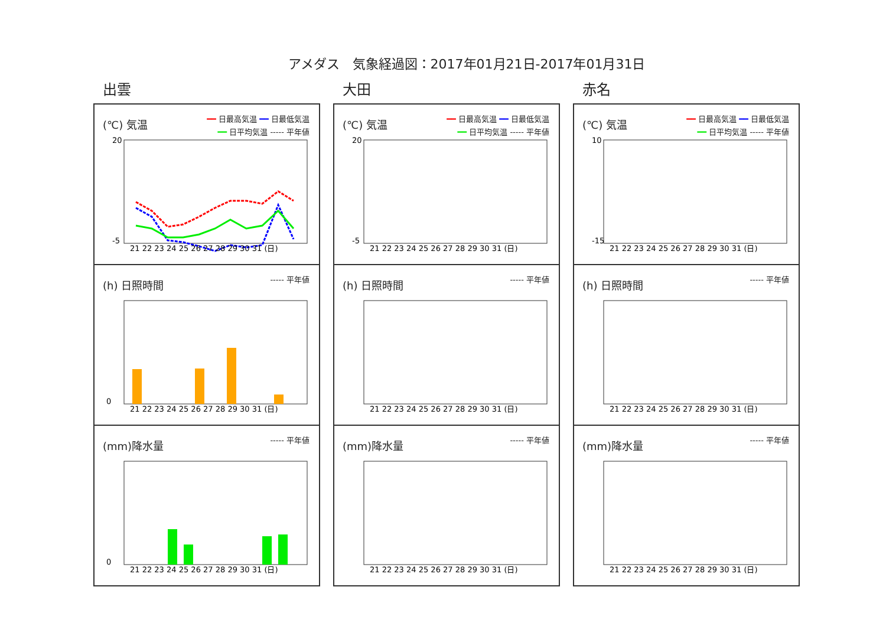アメダス　気象経過図：2017年01月21日-2017年01月31日
出雲
(℃) 気温
━━ 日最高気温 ━━ 日最低気温
━━ 日平均気温 ----- 平年値
20
-5
21 22 23 24 25 26 27 28 29 30 31 (日)
(h) 日照時間
----- 平年値
0
21 22 23 24 25 26 27 28 29 30 31 (日)
(mm)降水量
----- 平年値
0
21 22 23 24 25 26 27 28 29 30 31 (日)
大田
(℃) 気温
━━ 日最高気温 ━━ 日最低気温
━━ 日平均気温 ----- 平年値
20
-5
21 22 23 24 25 26 27 28 29 30 31 (日)
(h) 日照時間
----- 平年値
21 22 23 24 25 26 27 28 29 30 31 (日)
(mm)降水量
----- 平年値
21 22 23 24 25 26 27 28 29 30 31 (日)
赤名
(℃) 気温
━━ 日最高気温 ━━ 日最低気温
━━ 日平均気温 ----- 平年値
10
-15
21 22 23 24 25 26 27 28 29 30 31 (日)
(h) 日照時間
----- 平年値
21 22 23 24 25 26 27 28 29 30 31 (日)
(mm)降水量
----- 平年値
21 22 23 24 25 26 27 28 29 30 31 (日)